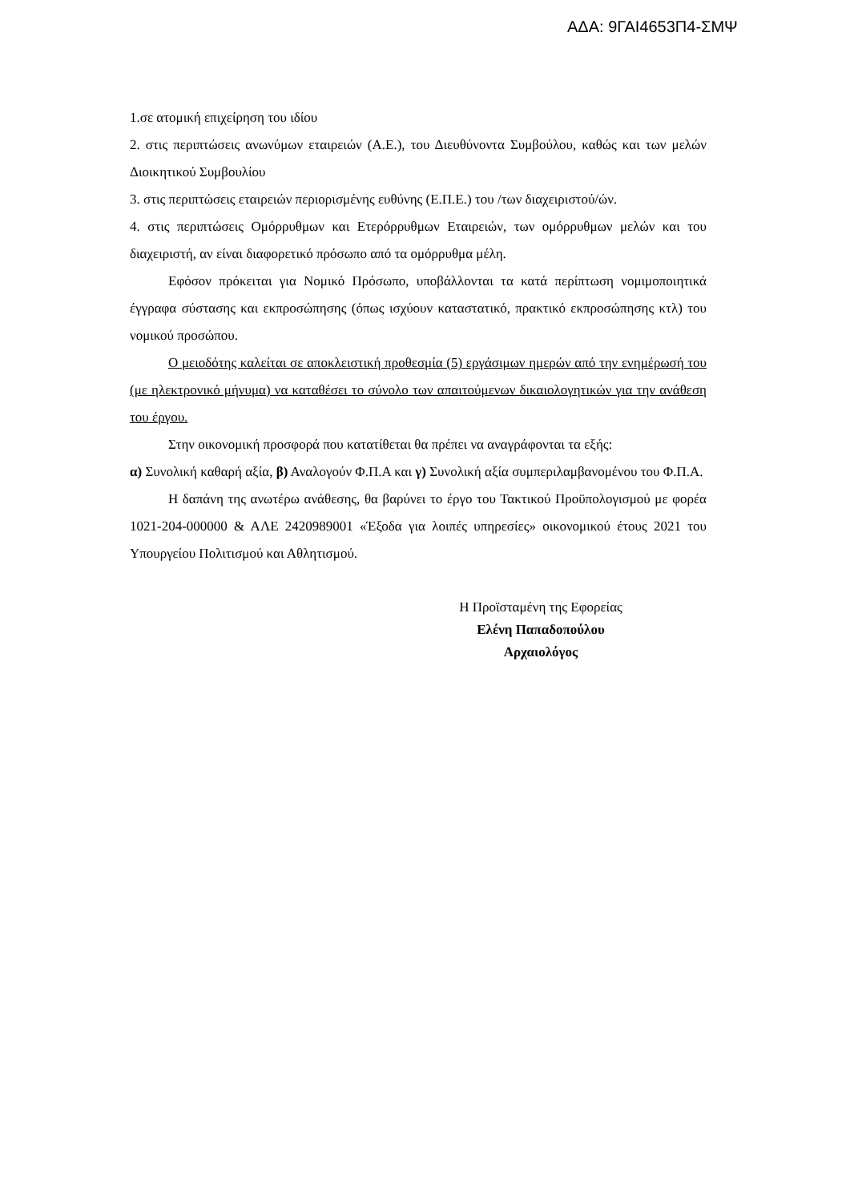ΑΔΑ: 9ΓΑΙ4653Π4-ΣΜΨ
1.σε ατομική επιχείρηση του ιδίου
2. στις περιπτώσεις ανωνύμων εταιρειών (Α.Ε.), του Διευθύνοντα Συμβούλου, καθώς και των μελών Διοικητικού Συμβουλίου
3. στις περιπτώσεις εταιρειών περιορισμένης ευθύνης (Ε.Π.Ε.) του /των διαχειριστού/ών.
4. στις περιπτώσεις Ομόρρυθμων και Ετερόρρυθμων Εταιρειών, των ομόρρυθμων μελών και του διαχειριστή, αν είναι διαφορετικό πρόσωπο από τα ομόρρυθμα μέλη.
Εφόσον πρόκειται για Νομικό Πρόσωπο, υποβάλλονται τα κατά περίπτωση νομιμοποιητικά έγγραφα σύστασης και εκπροσώπησης (όπως ισχύουν καταστατικό, πρακτικό εκπροσώπησης κτλ) του νομικού προσώπου.
Ο μειοδότης καλείται σε αποκλειστική προθεσμία (5) εργάσιμων ημερών από την ενημέρωσή του (με ηλεκτρονικό μήνυμα) να καταθέσει το σύνολο των απαιτούμενων δικαιολογητικών για την ανάθεση του έργου.
Στην οικονομική προσφορά που κατατίθεται θα πρέπει να αναγράφονται τα εξής:
α) Συνολική καθαρή αξία, β) Αναλογούν Φ.Π.Α και γ) Συνολική αξία συμπεριλαμβανομένου του Φ.Π.Α.
Η δαπάνη της ανωτέρω ανάθεσης, θα βαρύνει το έργο του Τακτικού Προϋπολογισμού με φορέα 1021-204-000000 & ΑΛΕ 2420989001 «Έξοδα για λοιπές υπηρεσίες» οικονομικού έτους 2021 του Υπουργείου Πολιτισμού και Αθλητισμού.
Η Προϊσταμένη της Εφορείας
Ελένη Παπαδοπούλου
Αρχαιολόγος